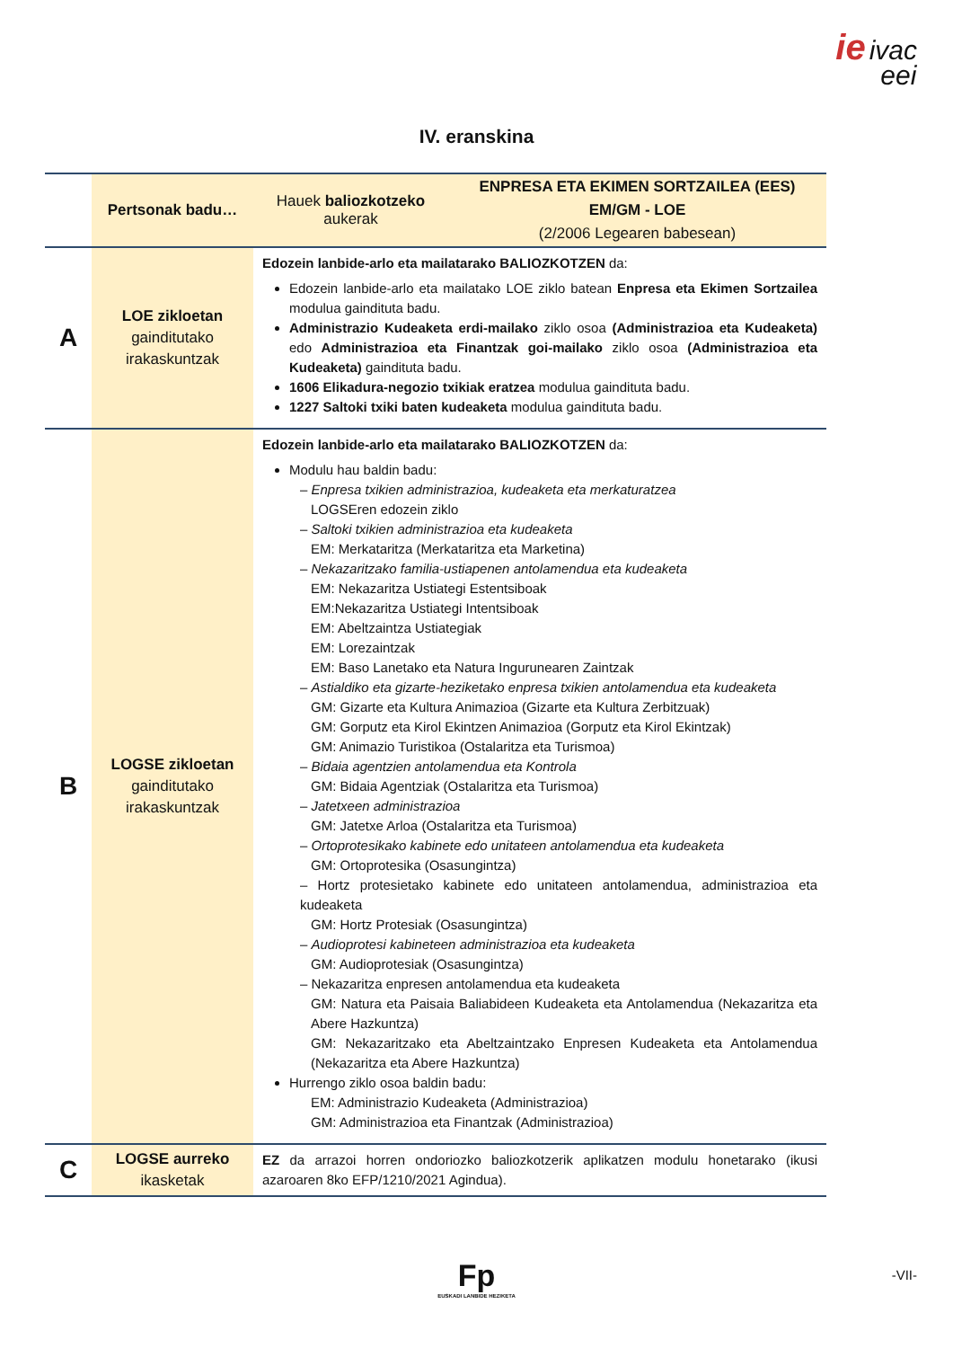ie ivac
eei
IV. eranskina
| | Pertsonak badu… | Hauek baliozkotzeko aukerak | ENPRESA ETA EKIMEN SORTZAILEA (EES) EM/GM - LOE (2/2006 Legearen babesean) |
| --- | --- | --- | --- |
| A | LOE zikloetan gainditutako irakaskuntzak | Edozein lanbide-arlo eta mailatarako BALIOZKOTZEN da: Edozein lanbide-arlo eta mailatako LOE ziklo batean Enpresa eta Ekimen Sortzailea modulua gaindituta badu. Administrazio Kudeaketa erdi-mailako ziklo osoa (Administrazioa eta Kudeaketa) edo Administrazioa eta Finantzak goi-mailako ziklo osoa (Administrazioa eta Kudeaketa) gaindituta badu. 1606 Elikadura-negozio txikiak eratzea modulua gaindituta badu. 1227 Saltoki txiki baten kudeaketa modulua gaindituta badu. | |
| B | LOGSE zikloetan gainditutako irakaskuntzak | Edozein lanbide-arlo eta mailatarako BALIOZKOTZEN da: Modulu hau baldin badu: – Enpresa txikien administrazioa, kudeaketa eta merkaturatzea LOGSEren edozein ziklo – Saltoki txikien administrazioa eta kudeaketa EM: Merkataritza (Merkataritza eta Marketina) – Nekazaritzako familia-ustiapenen antolamendua eta kudeaketa EM: Nekazaritza Ustiategi Estentsiboak EM:Nekazaritza Ustiategi Intentsiboak EM: Abeltzaintza Ustiategiak EM: Lorezaintzak EM: Baso Lanetako eta Natura Ingurunearen Zaintzak – Astialdiko eta gizarte-heziketako enpresa txikien antolamendua eta kudeaketa GM: Gizarte eta Kultura Animazioa (Gizarte eta Kultura Zerbitzuak) GM: Gorputz eta Kirol Ekintzen Animazioa (Gorputz eta Kirol Ekintzak) GM: Animazio Turistikoa (Ostalaritza eta Turismoa) – Bidaia agentzien antolamendua eta Kontrola GM: Bidaia Agentziak (Ostalaritza eta Turismoa) – Jatetxeen administrazioa GM: Jatetxe Arloa (Ostalaritza eta Turismoa) – Ortoprotesikako kabinete edo unitateen antolamendua eta kudeaketa GM: Ortoprotesika (Osasungintza) – Hortz protesietako kabinete edo unitateen antolamendua, administrazioa eta kudeaketa GM: Hortz Protesiak (Osasungintza) – Audioprotesi kabineteen administrazioa eta kudeaketa GM: Audioprotesiak (Osasungintza) – Nekazaritza enpresen antolamendua eta kudeaketa GM: Natura eta Paisaia Baliabideen Kudeaketa eta Antolamendua (Nekazaritza eta Abere Hazkuntza) GM: Nekazaritzako eta Abeltzaintzako Enpresen Kudeaketa eta Antolamendua (Nekazaritza eta Abere Hazkuntza) Hurrengo ziklo osoa baldin badu: EM: Administrazio Kudeaketa (Administrazioa) GM: Administrazioa eta Finantzak (Administrazioa) | |
| C | LOGSE aurreko ikasketak | EZ da arrazoi horren ondoriozko baliozkotzerik aplikatzen modulu honetarako (ikusi azaroaren 8ko EFP/1210/2021 Agindua). | |
Fp
EUSKADI LANBIDE HEZIKETA
-VII-